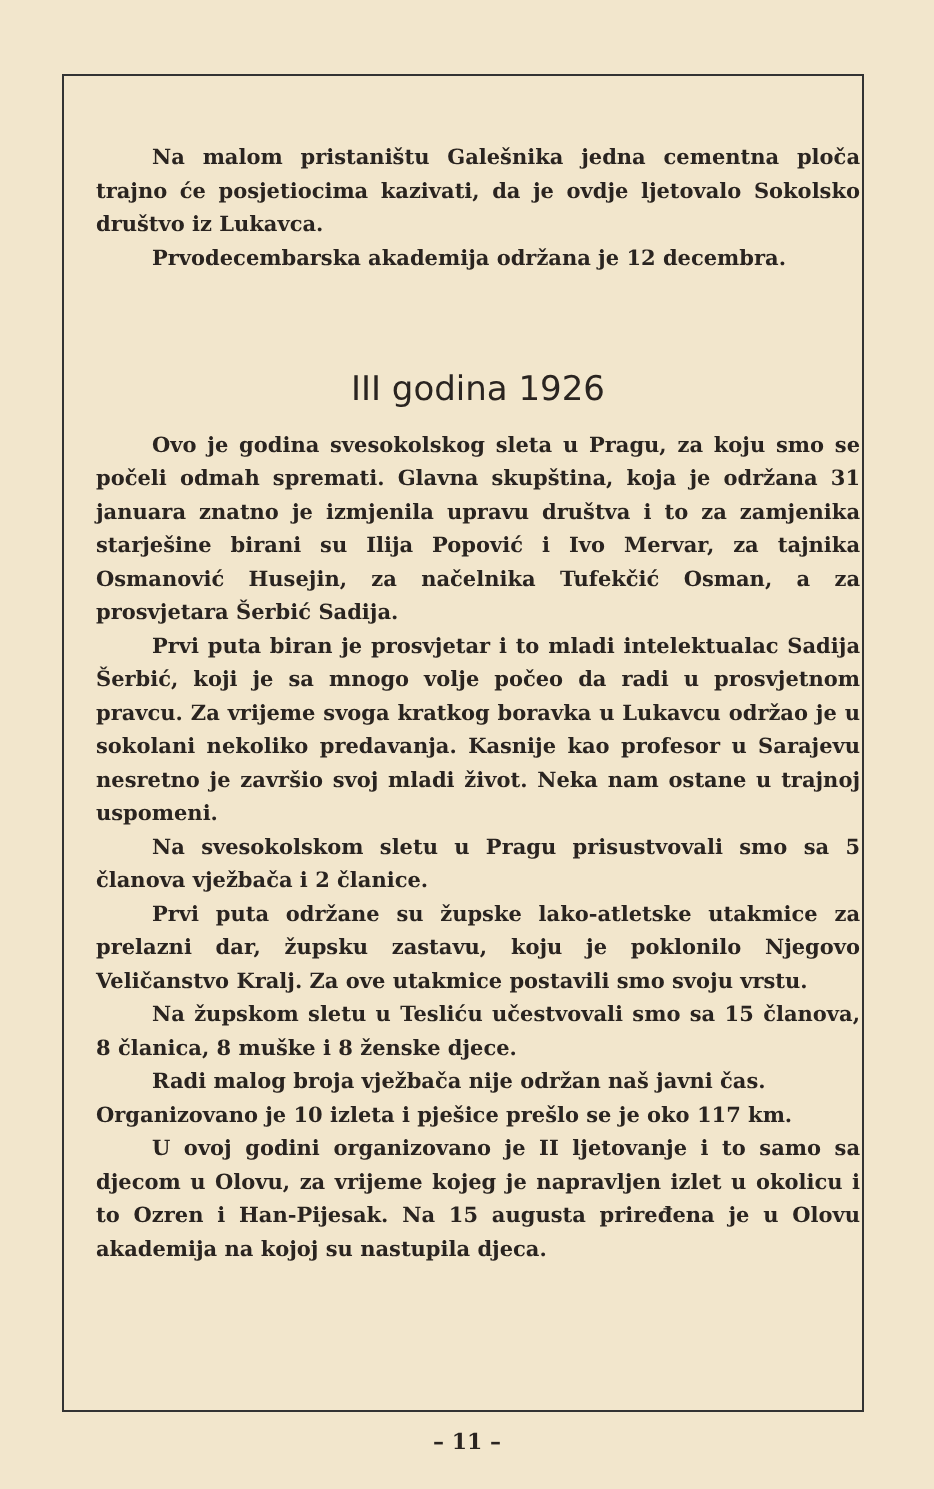Na malom pristaništu Galešnika jedna cementna ploča trajno će posjetiocima kazivati, da je ovdje ljetovalo Sokolsko društvo iz Lukavca.
Prvodecembarska akademija održana je 12 decembra.
III godina 1926
Ovo je godina svesokolskog sleta u Pragu, za koju smo se počeli odmah spremati. Glavna skupština, koja je održana 31 januara znatno je izmjenila upravu društva i to za zamjenika starješine birani su Ilija Popović i Ivo Mervar, za tajnika Osmanović Husejin, za načelnika Tufekčić Osman, a za prosvjetara Šerbić Sadija.
Prvi puta biran je prosvjetar i to mladi intelektualac Sadija Šerbić, koji je sa mnogo volje počeo da radi u prosvjetnom pravcu. Za vrijeme svoga kratkog boravka u Lukavcu održao je u sokolani nekoliko predavanja. Kasnije kao profesor u Sarajevu nesretno je završio svoj mladi život. Neka nam ostane u trajnoj uspomeni.
Na svesokolskom sletu u Pragu prisustvovali smo sa 5 članova vježbača i 2 članice.
Prvi puta održane su župske lako-atletske utakmice za prelazni dar, župsku zastavu, koju je poklonilo Njegovo Veličanstvo Kralj. Za ove utakmice postavili smo svoju vrstu.
Na župskom sletu u Tesliću učestvovali smo sa 15 članova, 8 članica, 8 muške i 8 ženske djece.
Radi malog broja vježbača nije održan naš javni čas.
Organizovano je 10 izleta i pješice prešlo se je oko 117 km.
U ovoj godini organizovano je II ljetovanje i to samo sa djecom u Olovu, za vrijeme kojeg je napravljen izlet u okolicu i to Ozren i Han-Pijesak. Na 15 augusta priređena je u Olovu akademija na kojoj su nastupila djeca.
– 11 –